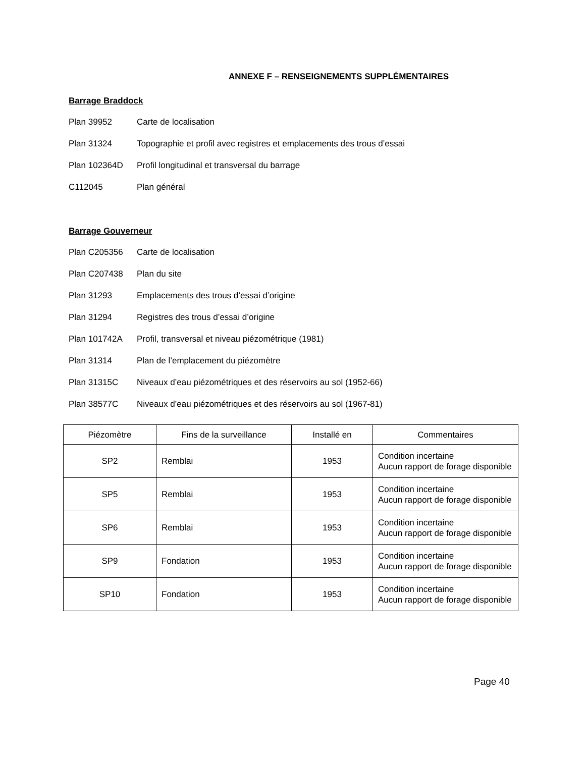ANNEXE F – RENSEIGNEMENTS SUPPLÉMENTAIRES
Barrage Braddock
Plan 39952 Carte de localisation
Plan 31324 Topographie et profil avec registres et emplacements des trous d’essai
Plan 102364D Profil longitudinal et transversal du barrage
C112045 Plan général
Barrage Gouverneur
Plan C205356 Carte de localisation
Plan C207438 Plan du site
Plan 31293 Emplacements des trous d’essai d’origine
Plan 31294 Registres des trous d’essai d’origine
Plan 101742A Profil, transversal et niveau piézométrique (1981)
Plan 31314 Plan de l’emplacement du piézomètre
Plan 31315C Niveaux d’eau piézométriques et des réservoirs au sol (1952-66)
Plan 38577C Niveaux d’eau piézométriques et des réservoirs au sol (1967-81)
| Piézomètre | Fins de la surveillance | Installé en | Commentaires |
| --- | --- | --- | --- |
| SP2 | Remblai | 1953 | Condition incertaine Aucun rapport de forage disponible |
| SP5 | Remblai | 1953 | Condition incertaine Aucun rapport de forage disponible |
| SP6 | Remblai | 1953 | Condition incertaine Aucun rapport de forage disponible |
| SP9 | Fondation | 1953 | Condition incertaine Aucun rapport de forage disponible |
| SP10 | Fondation | 1953 | Condition incertaine Aucun rapport de forage disponible |
Page 40